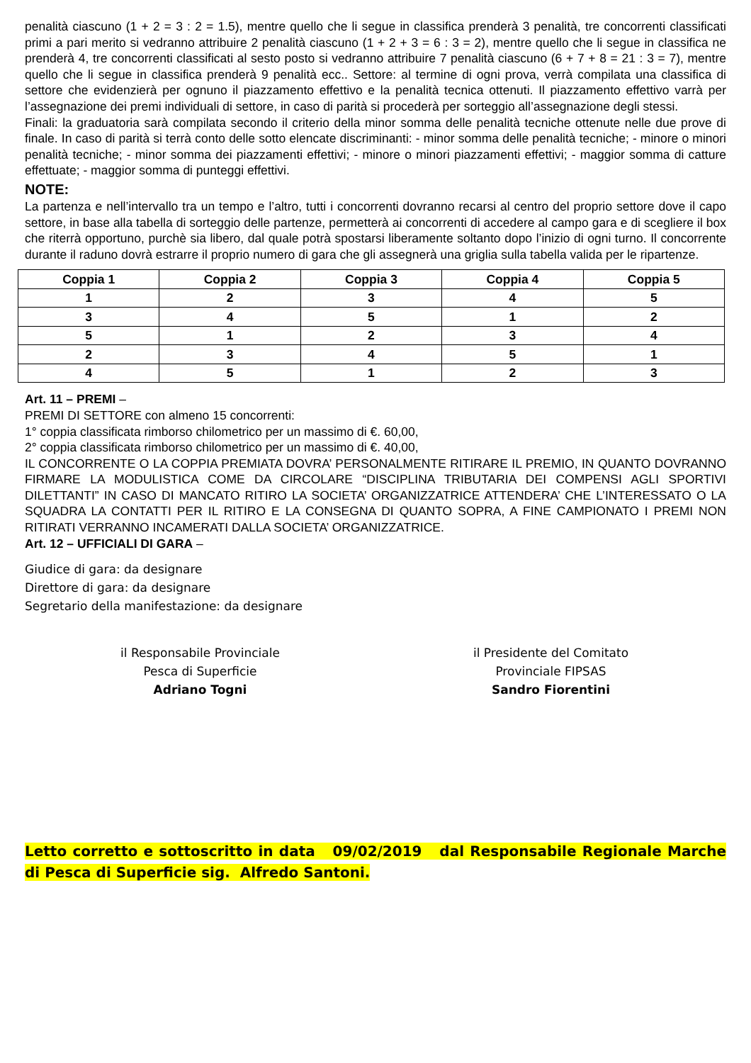penalità ciascuno (1 + 2 = 3 : 2 = 1.5), mentre quello che li segue in classifica prenderà 3 penalità, tre concorrenti classificati primi a pari merito si vedranno attribuire 2 penalità ciascuno (1 + 2 + 3 = 6 : 3 = 2), mentre quello che li segue in classifica ne prenderà 4, tre concorrenti classificati al sesto posto si vedranno attribuire 7 penalità ciascuno (6 + 7 + 8 = 21 : 3 = 7), mentre quello che li segue in classifica prenderà 9 penalità ecc.. Settore: al termine di ogni prova, verrà compilata una classifica di settore che evidenzierà per ognuno il piazzamento effettivo e la penalità tecnica ottenuti. Il piazzamento effettivo varrà per l’assegnazione dei premi individuali di settore, in caso di parità si procederà per sorteggio all’assegnazione degli stessi.
Finali: la graduatoria sarà compilata secondo il criterio della minor somma delle penalità tecniche ottenute nelle due prove di finale. In caso di parità si terrà conto delle sotto elencate discriminanti: - minor somma delle penalità tecniche; - minore o minori penalità tecniche; - minor somma dei piazzamenti effettivi; - minore o minori piazzamenti effettivi; - maggior somma di catture effettuate; - maggior somma di punteggi effettivi.
NOTE:
La partenza e nell’intervallo tra un tempo e l’altro, tutti i concorrenti dovranno recarsi al centro del proprio settore dove il capo settore, in base alla tabella di sorteggio delle partenze, permetterà ai concorrenti di accedere al campo gara e di scegliere il box che riterrà opportuno, purchè sia libero, dal quale potrà spostarsi liberamente soltanto dopo l’inizio di ogni turno. Il concorrente durante il raduno dovrà estrarre il proprio numero di gara che gli assegnerà una griglia sulla tabella valida per le ripartenze.
| Coppia 1 | Coppia 2 | Coppia 3 | Coppia 4 | Coppia 5 |
| --- | --- | --- | --- | --- |
| 1 | 2 | 3 | 4 | 5 |
| 3 | 4 | 5 | 1 | 2 |
| 5 | 1 | 2 | 3 | 4 |
| 2 | 3 | 4 | 5 | 1 |
| 4 | 5 | 1 | 2 | 3 |
Art. 11 – PREMI –
PREMI DI SETTORE con almeno 15 concorrenti:
1° coppia classificata rimborso chilometrico per un massimo di €. 60,00,
2° coppia classificata rimborso chilometrico per un massimo di €. 40,00,
IL CONCORRENTE O LA COPPIA PREMIATA DOVRA’ PERSONALMENTE RITIRARE IL PREMIO, IN QUANTO DOVRANNO FIRMARE LA MODULISTICA COME DA CIRCOLARE “DISCIPLINA TRIBUTARIA DEI COMPENSI AGLI SPORTIVI DILETTANTI” IN CASO DI MANCATO RITIRO LA SOCIETA’ ORGANIZZATRICE ATTENDERA’ CHE L’INTERESSATO O LA SQUADRA LA CONTATTI PER IL RITIRO E LA CONSEGNA DI QUANTO SOPRA, A FINE CAMPIONATO I PREMI NON RITIRATI VERRANNO INCAMERATI DALLA SOCIETA’ ORGANIZZATRICE.
Art. 12 – UFFICIALI DI GARA –
Giudice di gara: da designare
Direttore di gara: da designare
Segretario della manifestazione: da designare
il Responsabile Provinciale
Pesca di Superficie
Adriano Togni
il Presidente del Comitato
Provinciale FIPSAS
Sandro Fiorentini
Letto corretto e sottoscritto in data 09/02/2019 dal Responsabile Regionale Marche di Pesca di Superficie sig. Alfredo Santoni.